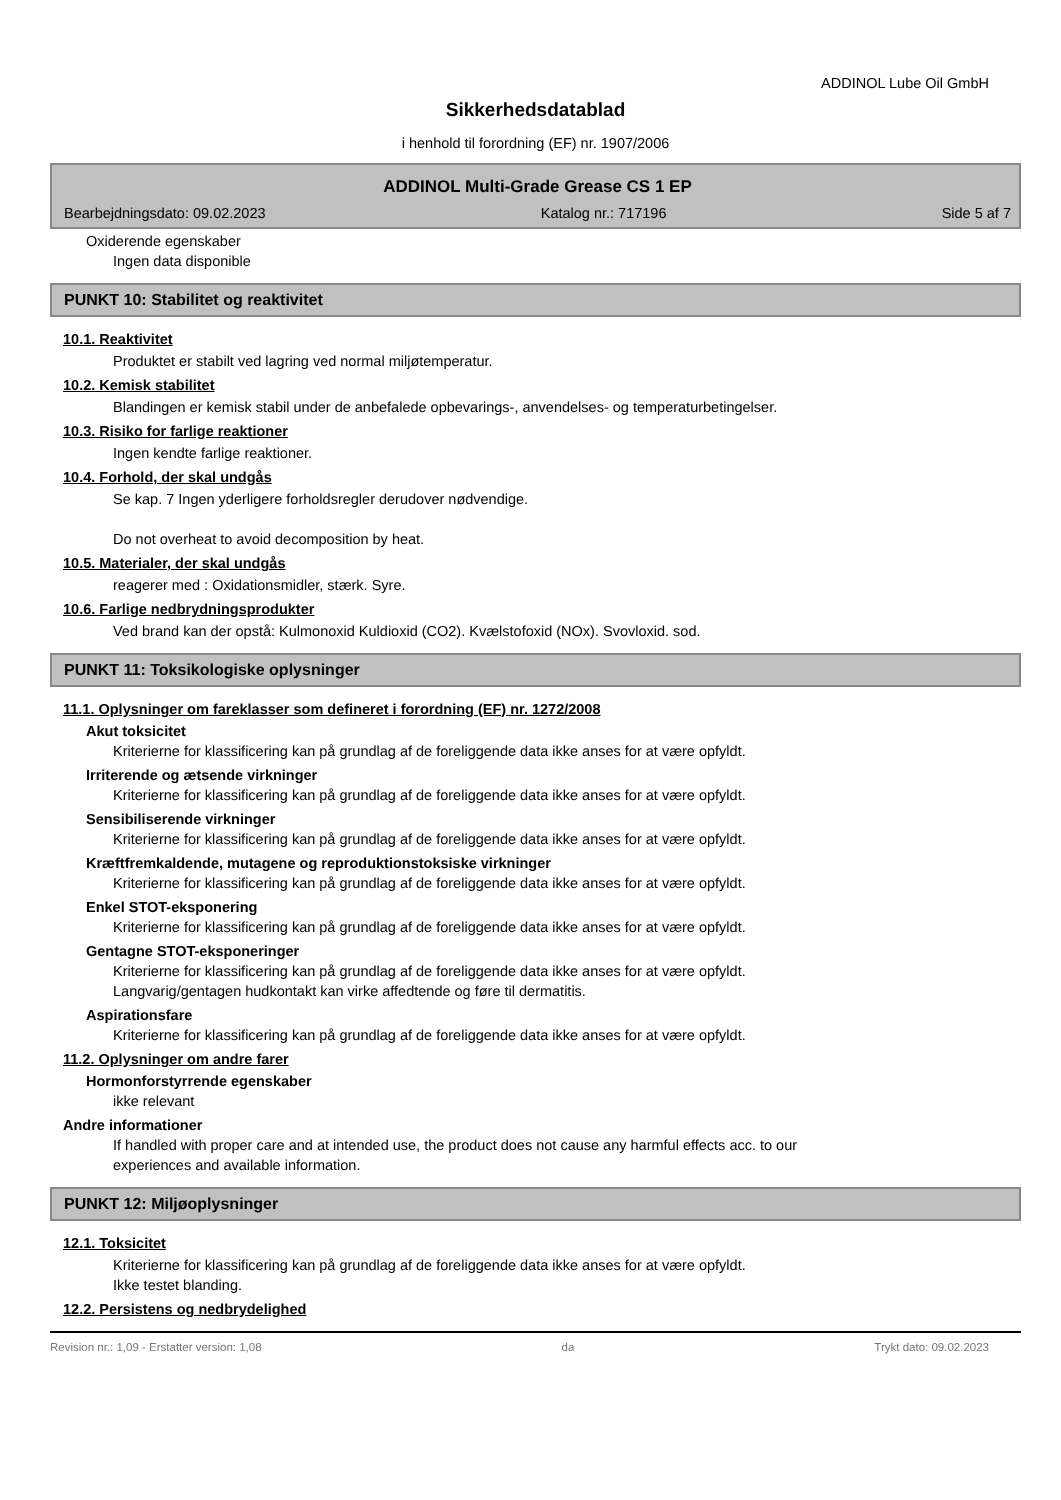ADDINOL Lube Oil GmbH
Sikkerhedsdatablad
i henhold til forordning (EF) nr. 1907/2006
ADDINOL Multi-Grade Grease CS 1 EP
Bearbejdningsdato: 09.02.2023 Katalog nr.: 717196 Side 5 af 7
Oxiderende egenskaber
Ingen data disponible
PUNKT 10: Stabilitet og reaktivitet
10.1. Reaktivitet
Produktet er stabilt ved lagring ved normal miljøtemperatur.
10.2. Kemisk stabilitet
Blandingen er kemisk stabil under de anbefalede opbevarings-, anvendelses- og temperaturbetingelser.
10.3. Risiko for farlige reaktioner
Ingen kendte farlige reaktioner.
10.4. Forhold, der skal undgås
Se kap. 7 Ingen yderligere forholdsregler derudover nødvendige.
Do not overheat to avoid decomposition by heat.
10.5. Materialer, der skal undgås
reagerer med : Oxidationsmidler, stærk. Syre.
10.6. Farlige nedbrydningsprodukter
Ved brand kan der opstå: Kulmonoxid Kuldioxid (CO2). Kvælstofoxid (NOx). Svovloxid. sod.
PUNKT 11: Toksikologiske oplysninger
11.1. Oplysninger om fareklasser som defineret i forordning (EF) nr. 1272/2008
Akut toksicitet
Kriterierne for klassificering kan på grundlag af de foreliggende data ikke anses for at være opfyldt.
Irriterende og ætsende virkninger
Kriterierne for klassificering kan på grundlag af de foreliggende data ikke anses for at være opfyldt.
Sensibiliserende virkninger
Kriterierne for klassificering kan på grundlag af de foreliggende data ikke anses for at være opfyldt.
Kræftfremkaldende, mutagene og reproduktionstoksiske virkninger
Kriterierne for klassificering kan på grundlag af de foreliggende data ikke anses for at være opfyldt.
Enkel STOT-eksponering
Kriterierne for klassificering kan på grundlag af de foreliggende data ikke anses for at være opfyldt.
Gentagne STOT-eksponeringer
Kriterierne for klassificering kan på grundlag af de foreliggende data ikke anses for at være opfyldt.
Langvarig/gentagen hudkontakt kan virke affedtende og føre til dermatitis.
Aspirationsfare
Kriterierne for klassificering kan på grundlag af de foreliggende data ikke anses for at være opfyldt.
11.2. Oplysninger om andre farer
Hormonforstyrrende egenskaber
ikke relevant
Andre informationer
If handled with proper care and at intended use, the product does not cause any harmful effects acc. to our
experiences and available information.
PUNKT 12: Miljøoplysninger
12.1. Toksicitet
Kriterierne for klassificering kan på grundlag af de foreliggende data ikke anses for at være opfyldt.
Ikke testet blanding.
12.2. Persistens og nedbrydelighed
Revision nr.: 1,09 - Erstatter version: 1,08 da Trykt dato: 09.02.2023